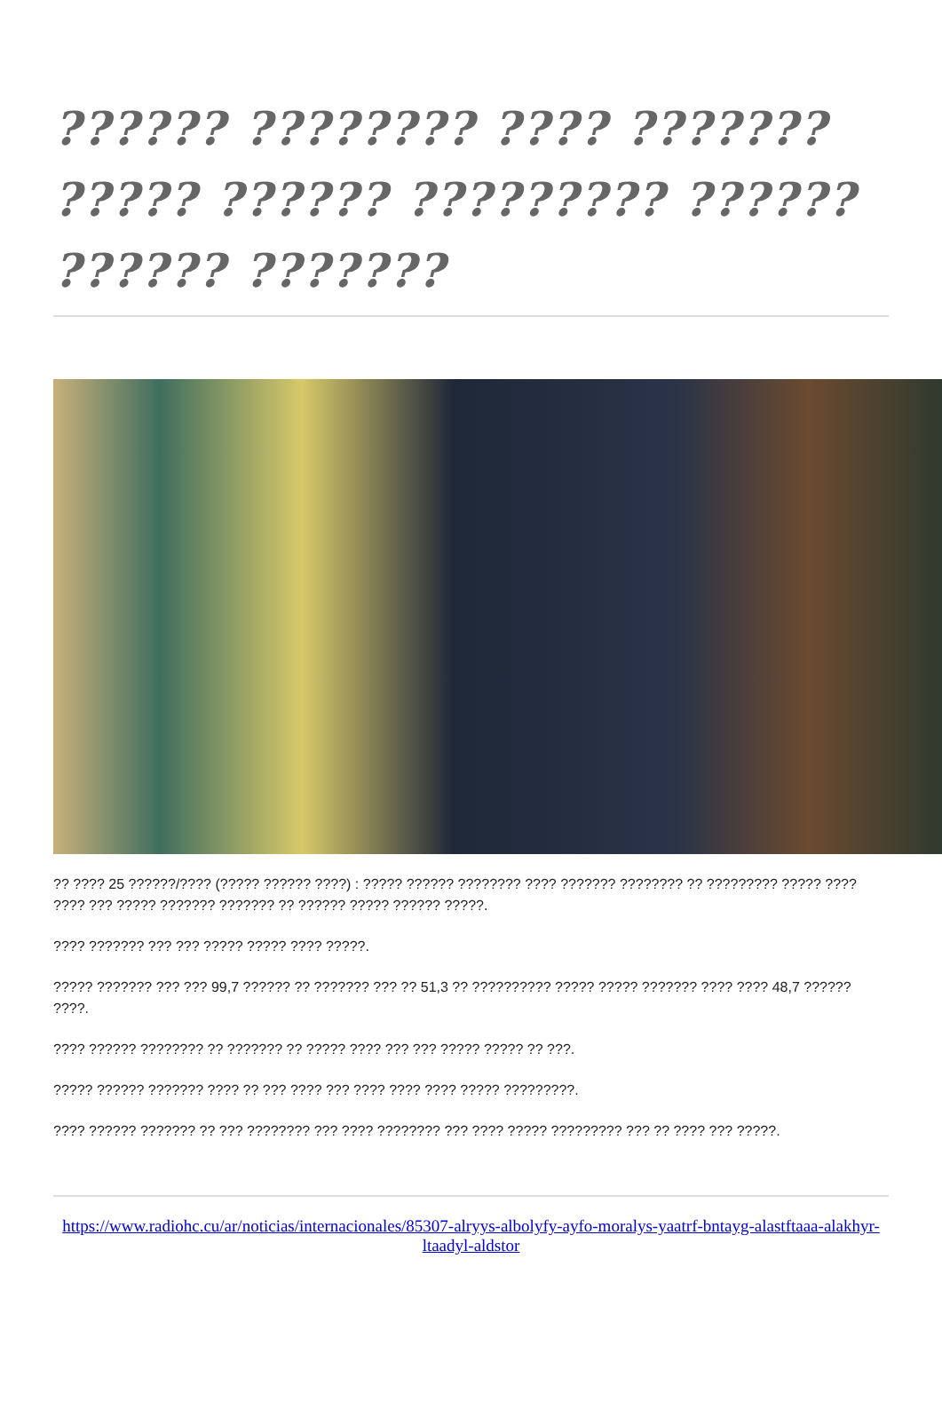?????? ???????? ???? ??????? ????? ?????? ????????? ?????? ?????? ???????
?? ???? 25 ??????/???? (????? ?????? ????) : ????? ?????? ???????? ???? ??????? ???????? ?? ????????? ????? ???? ???? ??? ????? ??????? ??????? ?? ?????? ????? ?????? ?????.
???? ??????? ??? ??? ????? ????? ???? ?????.
????? ??????? ??? ??? 99,7 ?????? ?? ??????? ??? ?? 51,3 ?? ?????????? ????? ????? ??????? ???? ???? 48,7 ?????? ????.
???? ?????? ???????? ?? ??????? ?? ????? ???? ??? ??? ????? ????? ?? ???.
????? ?????? ??????? ???? ?? ??? ???? ??? ???? ???? ???? ????? ?????????.
???? ?????? ??????? ?? ??? ???????? ??? ???? ???????? ??? ???? ????? ????????? ??? ?? ???? ??? ?????.
https://www.radiohc.cu/ar/noticias/internacionales/85307-alryys-albolyfy-ayfo-moralys-yaatrf-bntayg-alastftaaa-alakhyr-ltaadyl-aldstor